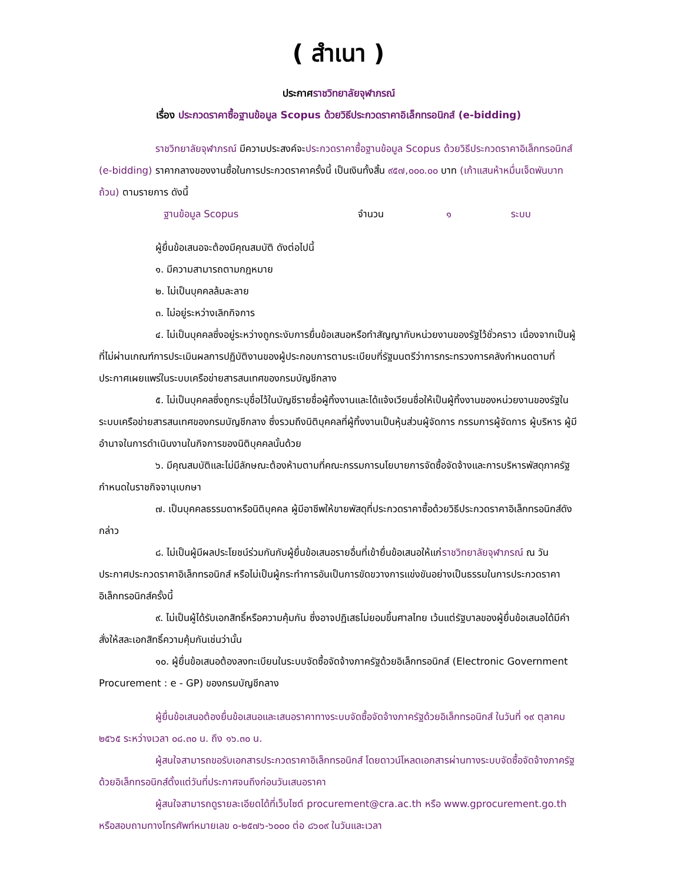( สำเนา )
ประกาศราชวิทยาลัยจุฬาภรณ์
เรื่อง ประกวดราคาซื้อฐานข้อมูล Scopus ด้วยวิธีประกวดราคาอิเล็กทรอนิกส์ (e-bidding)
ราชวิทยาลัยจุฬาภรณ์ มีความประสงค์จะประกวดราคาซื้อฐานข้อมูล Scopus ด้วยวิธีประกวดราคาอิเล็กทรอนิกส์ (e-bidding) ราคากลางของงานซื้อในการประกวดราคาครั้งนี้ เป็นเงินทั้งสิ้น ๙๕๗,๐๐๐.๐๐ บาท (เก้าแสนห้าหมื่นเจ็ดพันบาทถ้วน) ตามรายการ ดังนี้
ฐานข้อมูล Scopus จำนวน ๑ ระบบ
ผู้ยื่นข้อเสนอจะต้องมีคุณสมบัติ ดังต่อไปนี้
๑. มีความสามารถตามกฎหมาย
๒. ไม่เป็นบุคคลล้มละลาย
๓. ไม่อยู่ระหว่างเลิกกิจการ
๔. ไม่เป็นบุคคลซึ่งอยู่ระหว่างถูกระงับการยื่นข้อเสนอหรือทำสัญญากับหน่วยงานของรัฐไว้ชั่วคราว เนื่องจากเป็นผู้ที่ไม่ผ่านเกณฑ์การประเมินผลการปฏิบัติงานของผู้ประกอบการตามระเบียบที่รัฐมนตรีว่าการกระทรวงการคลังกำหนดตามที่ประกาศเผยแพร่ในระบบเครือข่ายสารสนเทศของกรมบัญชีกลาง
๕. ไม่เป็นบุคคลซึ่งถูกระบุชื่อไว้ในบัญชีรายชื่อผู้ทิ้งงานและได้แจ้งเวียนชื่อให้เป็นผู้ทิ้งงานของหน่วยงานของรัฐในระบบเครือข่ายสารสนเทศของกรมบัญชีกลาง ซึ่งรวมถึงนิติบุคคลที่ผู้ทิ้งงานเป็นหุ้นส่วนผู้จัดการ กรรมการผู้จัดการ ผู้บริหาร ผู้มีอำนาจในการดำเนินงานในกิจการของนิติบุคคลนั้นด้วย
๖. มีคุณสมบัติและไม่มีลักษณะต้องห้ามตามที่คณะกรรมการนโยบายการจัดซื้อจัดจ้างและการบริหารพัสดุภาครัฐกำหนดในราชกิจจานุเบกษา
๗. เป็นบุคคลธรรมดาหรือนิติบุคคล ผู้มีอาชีพให้ขายพัสดุที่ประกวดราคาซื้อด้วยวิธีประกวดราคาอิเล็กทรอนิกส์ดังกล่าว
๘. ไม่เป็นผู้มีผลประโยชน์ร่วมกันกับผู้ยื่นข้อเสนอรายอื่นที่เข้ายื่นข้อเสนอให้แก่ราชวิทยาลัยจุฬาภรณ์ ณ วันประกาศประกวดราคาอิเล็กทรอนิกส์ หรือไม่เป็นผู้กระทำการอันเป็นการขัดขวางการแข่งขันอย่างเป็นธรรมในการประกวดราคาอิเล็กทรอนิกส์ครั้งนี้
๙. ไม่เป็นผู้ได้รับเอกสิทธิ์หรือความคุ้มกัน ซึ่งอาจปฏิเสธไม่ยอมขึ้นศาลไทย เว้นแต่รัฐบาลของผู้ยื่นข้อเสนอได้มีคำสั่งให้สละเอกสิทธิ์ความคุ้มกันเช่นว่านั้น
๑๐. ผู้ยื่นข้อเสนอต้องลงทะเบียนในระบบจัดซื้อจัดจ้างภาครัฐด้วยอิเล็กทรอนิกส์ (Electronic Government Procurement : e - GP) ของกรมบัญชีกลาง
ผู้ยื่นข้อเสนอต้องยื่นข้อเสนอและเสนอราคาทางระบบจัดซื้อจัดจ้างภาครัฐด้วยอิเล็กทรอนิกส์ ในวันที่ ๑๙ ตุลาคม ๒๕๖๕ ระหว่างเวลา ๐๘.๓๐ น. ถึง ๑๖.๓๐ น.
ผู้สนใจสามารถขอรับเอกสารประกวดราคาอิเล็กทรอนิกส์ โดยดาวน์โหลดเอกสารผ่านทางระบบจัดซื้อจัดจ้างภาครัฐด้วยอิเล็กทรอนิกส์ตั้งแต่วันที่ประกาศจนถึงก่อนวันเสนอราคา
ผู้สนใจสามารถดูรายละเอียดได้ที่เว็บไซต์ procurement@cra.ac.th หรือ www.gprocurement.go.th หรือสอบถามทางโทรศัพท์หมายเลข ๐-๒๕๗๖-๖๐๐๐ ต่อ ๘๖๐๙ ในวันและเวลา